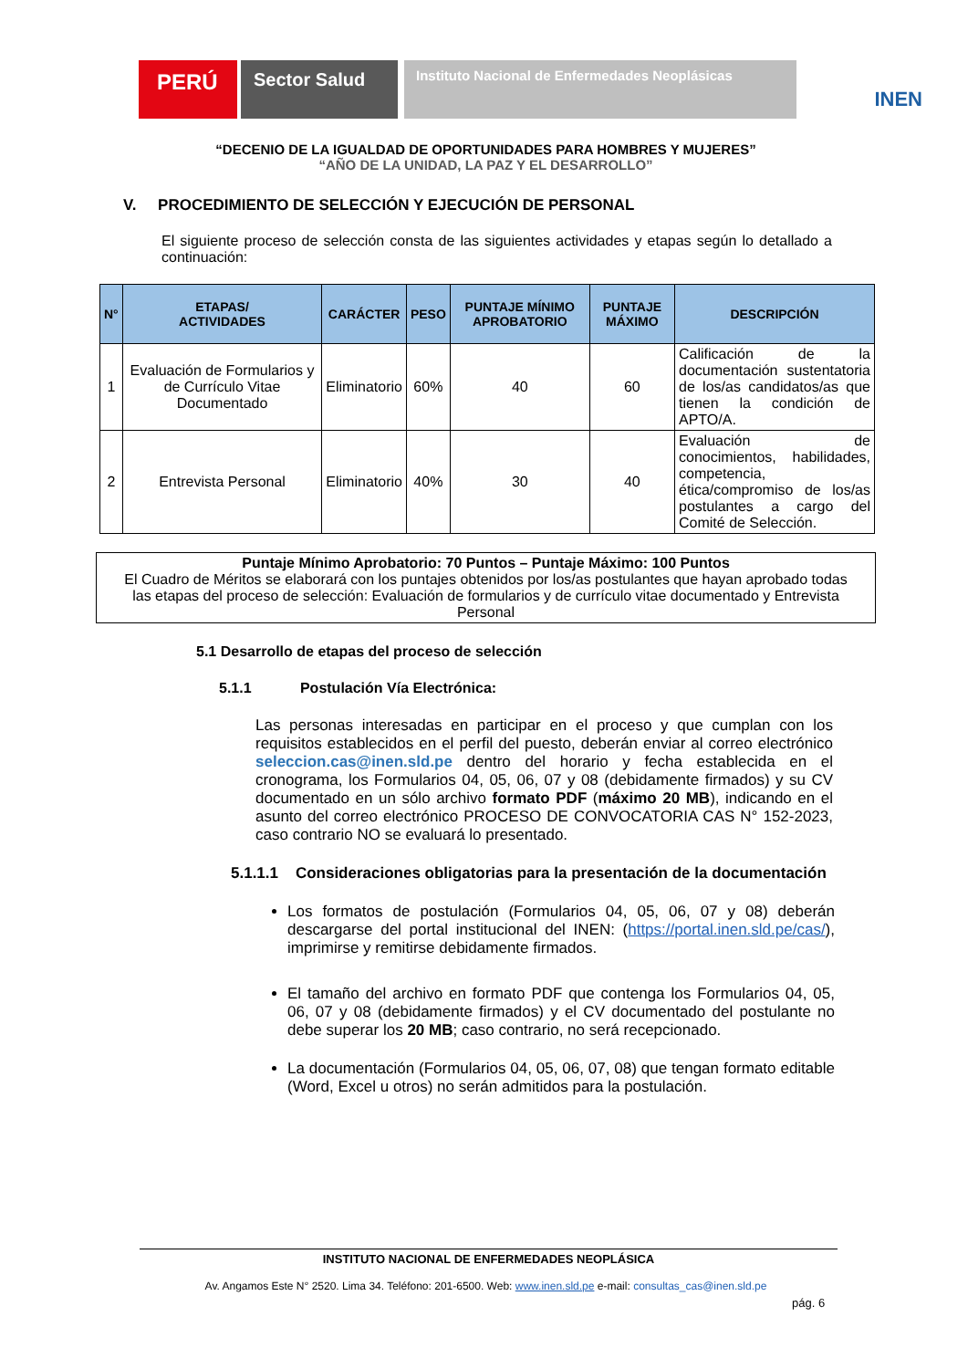PERÚ
Sector Salud
Instituto Nacional de Enfermedades Neoplásicas
INEN
“DECENIO DE LA IGUALDAD DE OPORTUNIDADES PARA HOMBRES Y MUJERES”
“AÑO DE LA UNIDAD, LA PAZ Y EL DESARROLLO”
V. PROCEDIMIENTO DE SELECCIÓN Y EJECUCIÓN DE PERSONAL
El siguiente proceso de selección consta de las siguientes actividades y etapas según lo detallado a continuación:
| N° | ETAPAS/ ACTIVIDADES | CARÁCTER | PESO | PUNTAJE MÍNIMO APROBATORIO | PUNTAJE MÁXIMO | DESCRIPCIÓN |
| --- | --- | --- | --- | --- | --- | --- |
| 1 | Evaluación de Formularios y de Currículo Vitae Documentado | Eliminatorio | 60% | 40 | 60 | Calificación de la documentación sustentatoria de los/as candidatos/as que tienen la condición de APTO/A. |
| 2 | Entrevista Personal | Eliminatorio | 40% | 30 | 40 | Evaluación de conocimientos, habilidades, competencia, ética/compromiso de los/as postulantes a cargo del Comité de Selección. |
Puntaje Mínimo Aprobatorio: 70 Puntos – Puntaje Máximo: 100 Puntos
El Cuadro de Méritos se elaborará con los puntajes obtenidos por los/as postulantes que hayan aprobado todas las etapas del proceso de selección: Evaluación de formularios y de currículo vitae documentado y Entrevista Personal
5.1 Desarrollo de etapas del proceso de selección
5.1.1 Postulación Vía Electrónica:
Las personas interesadas en participar en el proceso y que cumplan con los requisitos establecidos en el perfil del puesto, deberán enviar al correo electrónico seleccion.cas@inen.sld.pe dentro del horario y fecha establecida en el cronograma, los Formularios 04, 05, 06, 07 y 08 (debidamente firmados) y su CV documentado en un sólo archivo formato PDF (máximo 20 MB), indicando en el asunto del correo electrónico PROCESO DE CONVOCATORIA CAS N° 152-2023, caso contrario NO se evaluará lo presentado.
5.1.1.1 Consideraciones obligatorias para la presentación de la documentación
Los formatos de postulación (Formularios 04, 05, 06, 07 y 08) deberán descargarse del portal institucional del INEN: (https://portal.inen.sld.pe/cas/), imprimirse y remitirse debidamente firmados.
El tamaño del archivo en formato PDF que contenga los Formularios 04, 05, 06, 07 y 08 (debidamente firmados) y el CV documentado del postulante no debe superar los 20 MB; caso contrario, no será recepcionado.
La documentación (Formularios 04, 05, 06, 07, 08) que tengan formato editable (Word, Excel u otros) no serán admitidos para la postulación.
INSTITUTO NACIONAL DE ENFERMEDADES NEOPLÁSICA
Av. Angamos Este N° 2520. Lima 34. Teléfono: 201-6500. Web: www.inen.sld.pe e-mail: consultas_cas@inen.sld.pe
pág. 6